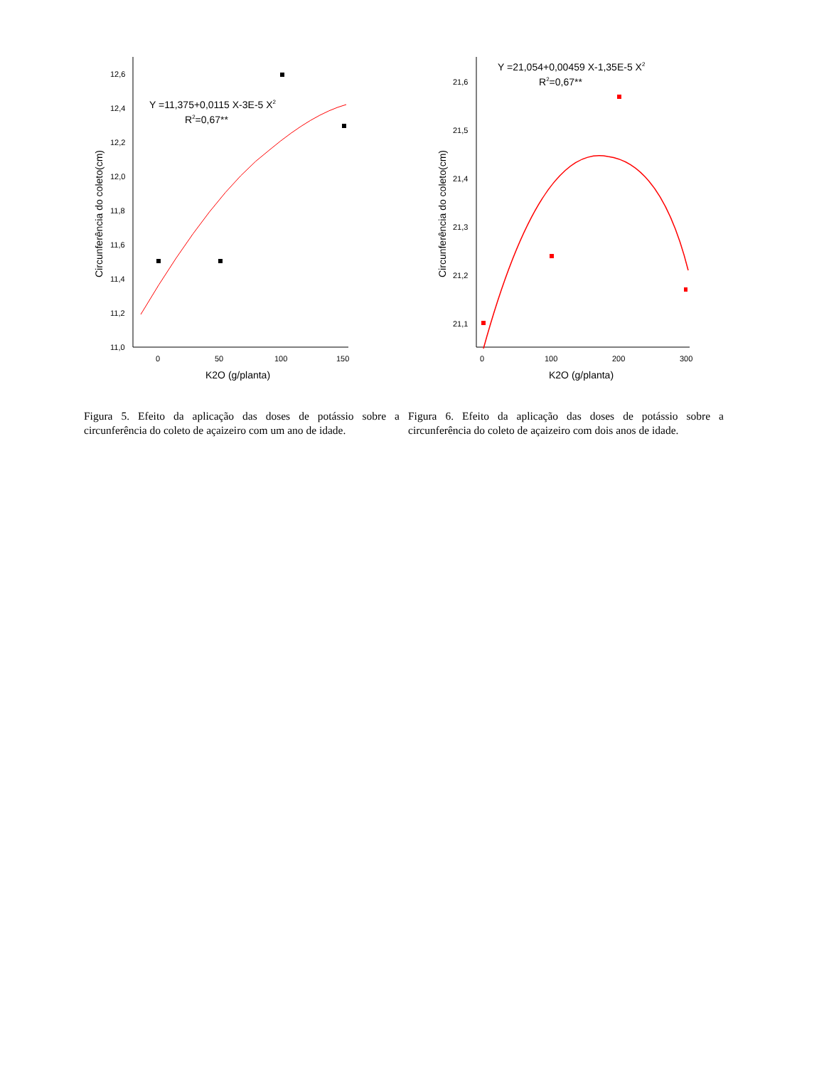12,6
12,4
12,2
12,0
11,8
11,6
11,4
11,2
11,0
0
50
100
150
K2O (g/planta)
Circunferência do coleto(cm)
Y =11,375+0,0115 X-3E-5 X2
R2=0,67**
21,6
21,5
21,4
21,3
21,2
21,1
0
100
200
300
K2O (g/planta)
Circunferência do coleto(cm)
Y =21,054+0,00459 X-1,35E-5 X2
R2=0,67**
Figura 5. Efeito da aplicação das doses de potássio sobre a circunferência do coleto de açaizeiro com um ano de idade.
Figura 6. Efeito da aplicação das doses de potássio sobre a circunferência do coleto de açaizeiro com dois anos de idade.